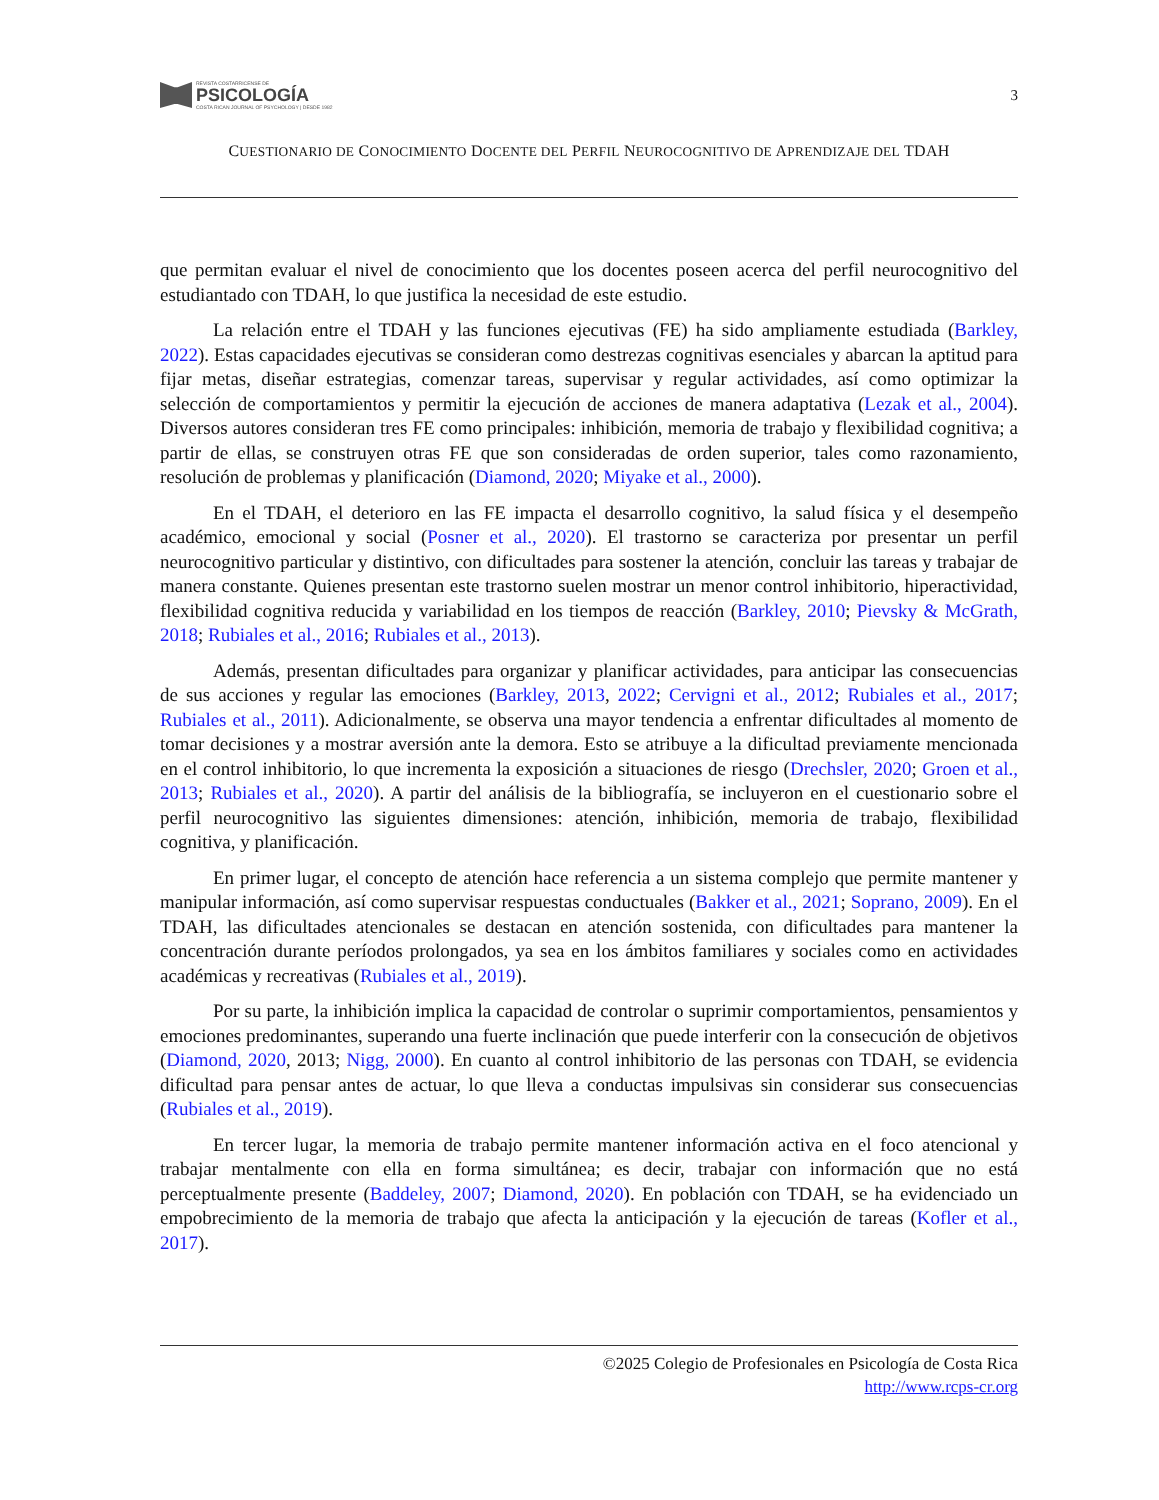REVISTA COSTARRICENSE DE
PSICOLOGÍA
COSTA RICAN JOURNAL OF PSYCHOLOGY | DESDE 1982
3
CUESTIONARIO DE CONOCIMIENTO DOCENTE DEL PERFIL NEUROCOGNITIVO DE APRENDIZAJE DEL TDAH
que permitan evaluar el nivel de conocimiento que los docentes poseen acerca del perfil neurocognitivo del estudiantado con TDAH, lo que justifica la necesidad de este estudio.
La relación entre el TDAH y las funciones ejecutivas (FE) ha sido ampliamente estudiada (Barkley, 2022). Estas capacidades ejecutivas se consideran como destrezas cognitivas esenciales y abarcan la aptitud para fijar metas, diseñar estrategias, comenzar tareas, supervisar y regular actividades, así como optimizar la selección de comportamientos y permitir la ejecución de acciones de manera adaptativa (Lezak et al., 2004). Diversos autores consideran tres FE como principales: inhibición, memoria de trabajo y flexibilidad cognitiva; a partir de ellas, se construyen otras FE que son consideradas de orden superior, tales como razonamiento, resolución de problemas y planificación (Diamond, 2020; Miyake et al., 2000).
En el TDAH, el deterioro en las FE impacta el desarrollo cognitivo, la salud física y el desempeño académico, emocional y social (Posner et al., 2020). El trastorno se caracteriza por presentar un perfil neurocognitivo particular y distintivo, con dificultades para sostener la atención, concluir las tareas y trabajar de manera constante. Quienes presentan este trastorno suelen mostrar un menor control inhibitorio, hiperactividad, flexibilidad cognitiva reducida y variabilidad en los tiempos de reacción (Barkley, 2010; Pievsky & McGrath, 2018; Rubiales et al., 2016; Rubiales et al., 2013).
Además, presentan dificultades para organizar y planificar actividades, para anticipar las consecuencias de sus acciones y regular las emociones (Barkley, 2013, 2022; Cervigni et al., 2012; Rubiales et al., 2017; Rubiales et al., 2011). Adicionalmente, se observa una mayor tendencia a enfrentar dificultades al momento de tomar decisiones y a mostrar aversión ante la demora. Esto se atribuye a la dificultad previamente mencionada en el control inhibitorio, lo que incrementa la exposición a situaciones de riesgo (Drechsler, 2020; Groen et al., 2013; Rubiales et al., 2020). A partir del análisis de la bibliografía, se incluyeron en el cuestionario sobre el perfil neurocognitivo las siguientes dimensiones: atención, inhibición, memoria de trabajo, flexibilidad cognitiva, y planificación.
En primer lugar, el concepto de atención hace referencia a un sistema complejo que permite mantener y manipular información, así como supervisar respuestas conductuales (Bakker et al., 2021; Soprano, 2009). En el TDAH, las dificultades atencionales se destacan en atención sostenida, con dificultades para mantener la concentración durante períodos prolongados, ya sea en los ámbitos familiares y sociales como en actividades académicas y recreativas (Rubiales et al., 2019).
Por su parte, la inhibición implica la capacidad de controlar o suprimir comportamientos, pensamientos y emociones predominantes, superando una fuerte inclinación que puede interferir con la consecución de objetivos (Diamond, 2020, 2013; Nigg, 2000). En cuanto al control inhibitorio de las personas con TDAH, se evidencia dificultad para pensar antes de actuar, lo que lleva a conductas impulsivas sin considerar sus consecuencias (Rubiales et al., 2019).
En tercer lugar, la memoria de trabajo permite mantener información activa en el foco atencional y trabajar mentalmente con ella en forma simultánea; es decir, trabajar con información que no está perceptualmente presente (Baddeley, 2007; Diamond, 2020). En población con TDAH, se ha evidenciado un empobrecimiento de la memoria de trabajo que afecta la anticipación y la ejecución de tareas (Kofler et al., 2017).
©2025 Colegio de Profesionales en Psicología de Costa Rica
http://www.rcps-cr.org